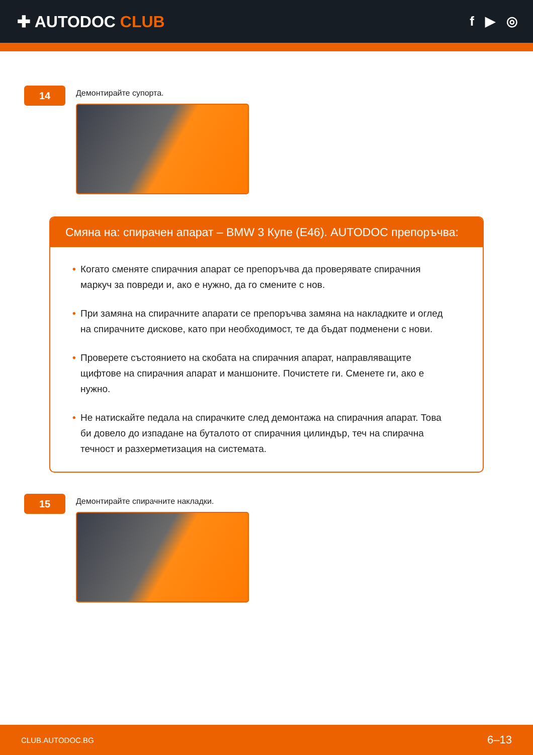✚ AUTODOC CLUB
f ▶ ◎
14
Демонтирайте супорта.
Смяна на: спирачен апарат – BMW 3 Купе (E46). AUTODOC препоръчва:
• Когато сменяте спирачния апарат се препоръчва да проверявате спирачния маркуч за повреди и, ако е нужно, да го смените с нов.
• При замяна на спирачните апарати се препоръчва замяна на накладките и оглед на спирачните дискове, като при необходимост, те да бъдат подменени с нови.
• Проверете състоянието на скобата на спирачния апарат, направляващите щифтове на спирачния апарат и маншоните. Почистете ги. Сменете ги, ако е нужно.
• Не натискайте педала на спирачките след демонтажа на спирачния апарат. Това би довело до изпадане на буталото от спирачния цилиндър, теч на спирачна течност и разхерметизация на системата.
15
Демонтирайте спирачните накладки.
CLUB.AUTODOC.BG 6–13